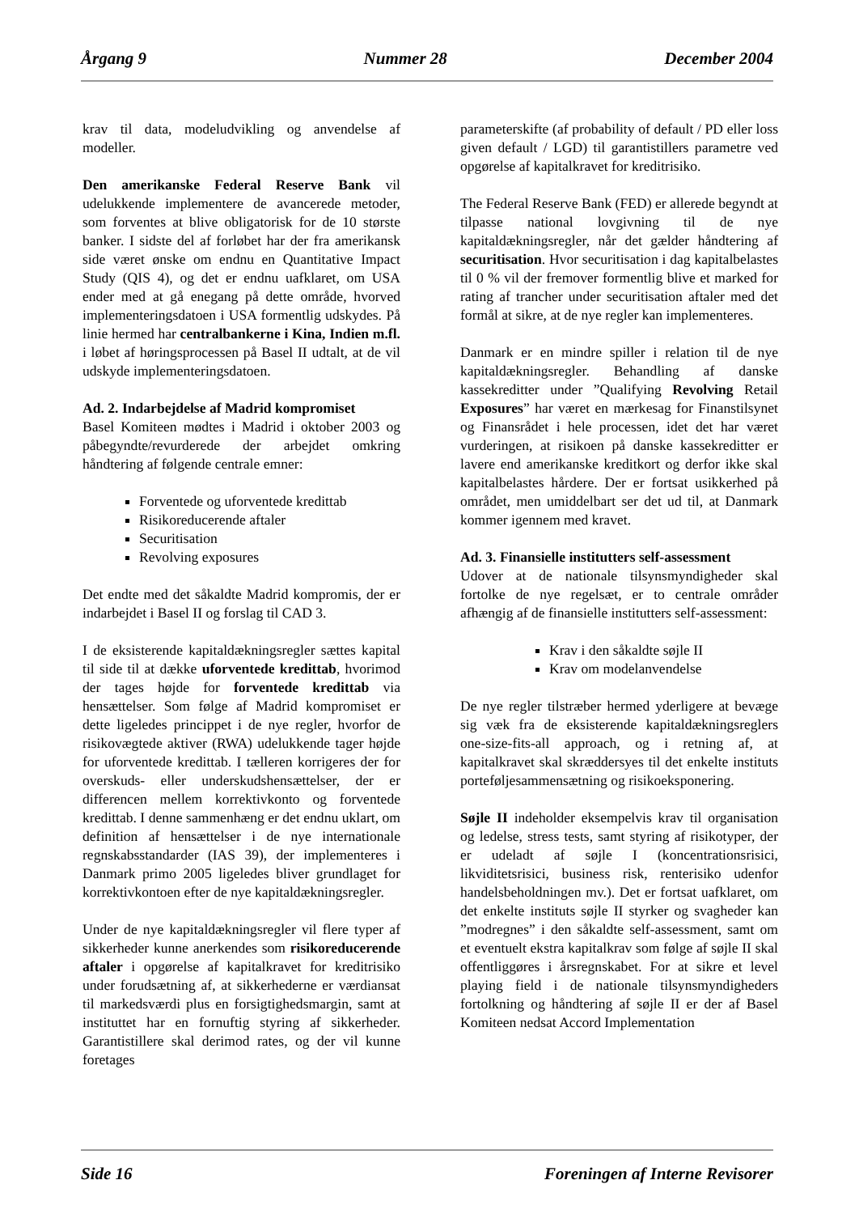Årgang 9 Nummer 28 December 2004
krav til data, modeludvikling og anvendelse af modeller.
Den amerikanske Federal Reserve Bank vil udelukkende implementere de avancerede metoder, som forventes at blive obligatorisk for de 10 største banker. I sidste del af forløbet har der fra amerikansk side været ønske om endnu en Quantitative Impact Study (QIS 4), og det er endnu uafklaret, om USA ender med at gå enegang på dette område, hvorved implementeringsdatoen i USA formentlig udskydes. På linie hermed har centralbankerne i Kina, Indien m.fl. i løbet af høringsprocessen på Basel II udtalt, at de vil udskyde implementeringsdatoen.
Ad. 2. Indarbejdelse af Madrid kompromiset
Basel Komiteen mødtes i Madrid i oktober 2003 og påbegyndte/revurderede der arbejdet omkring håndtering af følgende centrale emner:
Forventede og uforventede kredittab
Risikoreducerende aftaler
Securitisation
Revolving exposures
Det endte med det såkaldte Madrid kompromis, der er indarbejdet i Basel II og forslag til CAD 3.
I de eksisterende kapitaldækningsregler sættes kapital til side til at dække uforventede kredittab, hvorimod der tages højde for forventede kredittab via hensættelser. Som følge af Madrid kompromiset er dette ligeledes princippet i de nye regler, hvorfor de risikovægtede aktiver (RWA) udelukkende tager højde for uforventede kredittab. I tælleren korrigeres der for overskuds- eller underskudshensættelser, der er differencen mellem korrektivkonto og forventede kredittab. I denne sammenhæng er det endnu uklart, om definition af hensættelser i de nye internationale regnskabsstandarder (IAS 39), der implementeres i Danmark primo 2005 ligeledes bliver grundlaget for korrektivkontoen efter de nye kapitaldækningsregler.
Under de nye kapitaldækningsregler vil flere typer af sikkerheder kunne anerkendes som risikoreducerende aftaler i opgørelse af kapitalkravet for kreditrisiko under forudsætning af, at sikkerhederne er værdiansat til markedsværdi plus en forsigtighedsmargin, samt at instituttet har en fornuftig styring af sikkerheder. Garantistillere skal derimod rates, og der vil kunne foretages
parameterskifte (af probability of default / PD eller loss given default / LGD) til garantistillers parametre ved opgørelse af kapitalkravet for kreditrisiko.
The Federal Reserve Bank (FED) er allerede begyndt at tilpasse national lovgivning til de nye kapitaldækningsregler, når det gælder håndtering af securitisation. Hvor securitisation i dag kapitalbelastes til 0 % vil der fremover formentlig blive et marked for rating af trancher under securitisation aftaler med det formål at sikre, at de nye regler kan implementeres.
Danmark er en mindre spiller i relation til de nye kapitaldækningsregler. Behandling af danske kassekreditter under ”Qualifying Revolving Retail Exposures” har været en mærkesag for Finanstilsynet og Finansrådet i hele processen, idet det har været vurderingen, at risikoen på danske kassekreditter er lavere end amerikanske kreditkort og derfor ikke skal kapitalbelastes hårdere. Der er fortsat usikkerhed på området, men umiddelbart ser det ud til, at Danmark kommer igennem med kravet.
Ad. 3. Finansielle institutters self-assessment
Udover at de nationale tilsynsmyndigheder skal fortolke de nye regelsæt, er to centrale områder afhængig af de finansielle institutters self-assessment:
Krav i den såkaldte søjle II
Krav om modelanvendelse
De nye regler tilstræber hermed yderligere at bevæge sig væk fra de eksisterende kapitaldækningsreglers one-size-fits-all approach, og i retning af, at kapitalkravet skal skræddersyes til det enkelte instituts porteføljesammensætning og risikoeksponering.
Søjle II indeholder eksempelvis krav til organisation og ledelse, stress tests, samt styring af risikotyper, der er udeladt af søjle I (koncentrationsrisici, likviditetsrisici, business risk, renterisiko udenfor handelsbeholdningen mv.). Det er fortsat uafklaret, om det enkelte instituts søjle II styrker og svagheder kan ”modregnes” i den såkaldte self-assessment, samt om et eventuelt ekstra kapitalkrav som følge af søjle II skal offentliggøres i årsregnskabet. For at sikre et level playing field i de nationale tilsynsmyndigheders fortolkning og håndtering af søjle II er der af Basel Komiteen nedsat Accord Implementation
Side 16 Foreningen af Interne Revisorer